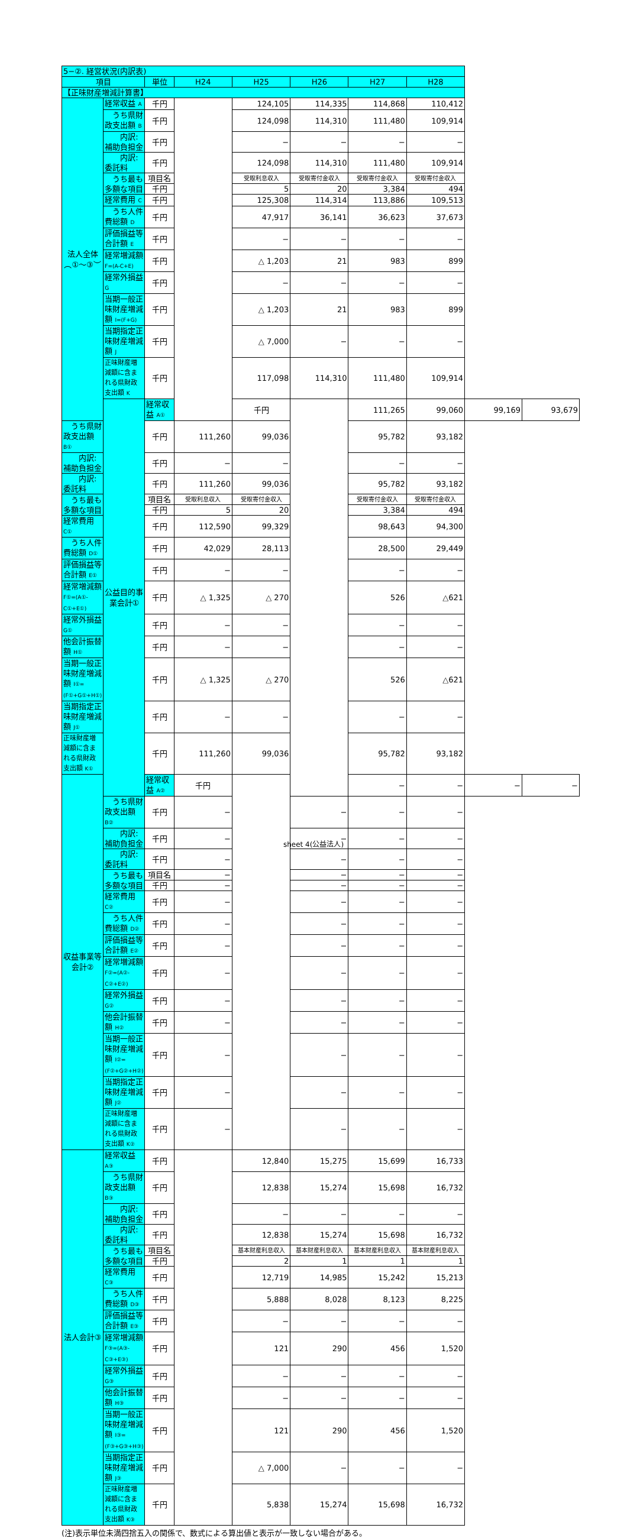| 5−②. 経営状況(内訳表) | | | | | | | | | |
| 項目 | | 単位 | H24 | H25 | H26 | H27 | H28 | | |
| 【正味財産増減計算書】 | | | | | | | | | |
| 法人全体︵①〜③︶ | 経常収益 A | 千円 | | 124,105 | 114,335 | 114,868 | 110,412 | | |
| | うち県財政支出額 B | 千円 | | 124,098 | 114,310 | 111,480 | 109,914 | | |
| | 内訳:補助負担金 | 千円 | | − | − | − | − | | |
| | 内訳:委託料 | 千円 | | 124,098 | 114,310 | 111,480 | 109,914 | | |
| | うち最も多額な項目 | 項目名 | | 受取利息収入 | 受取寄付金収入 | 受取寄付金収入 | 受取寄付金収入 | | |
| | | 千円 | | 5 | 20 | 3,384 | 494 | | |
| | 経常費用 C | 千円 | | 125,308 | 114,314 | 113,886 | 109,513 | | |
| | うち人件費総額 D | 千円 | | 47,917 | 36,141 | 36,623 | 37,673 | | |
| | 評価損益等合計額 E | 千円 | | − | − | − | − | | |
| | 経常増減額 F=(A-C+E) | 千円 | | △ 1,203 | 21 | 983 | 899 | | |
| | 経常外損益 G | 千円 | | − | − | − | − | | |
| | 当期一般正味財産増減額 I=(F+G) | 千円 | | △ 1,203 | 21 | 983 | 899 | | |
| | 当期指定正味財産増減額 J | 千円 | | △ 7,000 | − | − | − | | |
| | 正味財産増減額に含まれる県財政支出額 K | 千円 | | 117,098 | 114,310 | 111,480 | 109,914 | | |
| | 公益目的事業会計① | 経常収益 A① | | 千円 | | 111,265 | 99,060 | 99,169 | 93,679 |
| うち県財政支出額 B① | | 千円 | 111,260 | 99,036 | | 95,782 | 93,182 | | |
| 内訳:補助負担金 | | 千円 | − | − | | − | − | | |
| 内訳:委託料 | | 千円 | 111,260 | 99,036 | | 95,782 | 93,182 | | |
| うち最も多額な項目 | | 項目名 | 受取利息収入 | 受取寄付金収入 | | 受取寄付金収入 | 受取寄付金収入 | | |
| | | 千円 | 5 | 20 | | 3,384 | 494 | | |
| 経常費用 C① | | 千円 | 112,590 | 99,329 | | 98,643 | 94,300 | | |
| うち人件費総額 D① | | 千円 | 42,029 | 28,113 | | 28,500 | 29,449 | | |
| 評価損益等合計額 E① | | 千円 | − | − | | − | − | | |
| 経常増減額 F①=(A①-C①+E①) | | 千円 | △ 1,325 | △ 270 | | 526 | △621 | | |
| 経常外損益 G① | | 千円 | − | − | | − | − | | |
| 他会計振替額 H① | | 千円 | − | − | | − | − | | |
| 当期一般正味財産増減額 I①=(F①+G①+H①) | | 千円 | △ 1,325 | △ 270 | | 526 | △621 | | |
| 当期指定正味財産増減額 J① | | 千円 | − | − | | − | − | | |
| 正味財産増減額に含まれる県財政支出額 K① | | 千円 | 111,260 | 99,036 | | 95,782 | 93,182 | | |
| 収益事業等会計② | | 経常収益 A② | 千円 | | | − | − | − | − |
| | うち県財政支出額 B② | 千円 | − | | − | − | − | | |
| | 内訳:補助負担金 | 千円 | − | | − | − | − | | |
| | 内訳:委託料 | 千円 | − | | − | − | − | | |
| | うち最も多額な項目 | 項目名 | − | | − | − | − | | |
| | | 千円 | − | | − | − | − | | |
| | 経常費用 C② | 千円 | − | | − | − | − | | |
| | うち人件費総額 D② | 千円 | − | | − | − | − | | |
| | 評価損益等合計額 E② | 千円 | − | | − | − | − | | |
| | 経常増減額 F②=(A②-C②+E②) | 千円 | − | | − | − | − | | |
| | 経常外損益 G② | 千円 | − | | − | − | − | | |
| | 他会計振替額 H② | 千円 | − | | − | − | − | | |
| | 当期一般正味財産増減額 I②=(F②+G②+H②) | 千円 | − | | − | − | − | | |
| | 当期指定正味財産増減額 J② | 千円 | − | | − | − | − | | |
| | 正味財産増減額に含まれる県財政支出額 K② | 千円 | − | | − | − | − | | |
| 法人会計③ | 経常収益 A③ | 千円 | | 12,840 | 15,275 | 15,699 | 16,733 | | |
| | うち県財政支出額 B③ | 千円 | | 12,838 | 15,274 | 15,698 | 16,732 | | |
| | 内訳:補助負担金 | 千円 | | − | − | − | − | | |
| | 内訳:委託料 | 千円 | | 12,838 | 15,274 | 15,698 | 16,732 | | |
| | うち最も多額な項目 | 項目名 | | 基本財産利息収入 | 基本財産利息収入 | 基本財産利息収入 | 基本財産利息収入 | | |
| | | 千円 | | 2 | 1 | 1 | 1 | | |
| | 経常費用 C③ | 千円 | | 12,719 | 14,985 | 15,242 | 15,213 | | |
| | うち人件費総額 D③ | 千円 | | 5,888 | 8,028 | 8,123 | 8,225 | | |
| | 評価損益等合計額 E③ | 千円 | | − | − | − | − | | |
| | 経常増減額 F③=(A③-C③+E③) | 千円 | | 121 | 290 | 456 | 1,520 | | |
| | 経常外損益 G③ | 千円 | | − | − | − | − | | |
| | 他会計振替額 H③ | 千円 | | − | − | − | − | | |
| | 当期一般正味財産増減額 I③=(F③+G③+H③) | 千円 | | 121 | 290 | 456 | 1,520 | | |
| | 当期指定正味財産増減額 J③ | 千円 | | △ 7,000 | − | − | − | | |
| | 正味財産増減額に含まれる県財政支出額 K③ | 千円 | | 5,838 | 15,274 | 15,698 | 16,732 | | |
(注)表示単位未満四捨五入の関係で、数式による算出値と表示が一致しない場合がある。
sheet 4(公益法人)